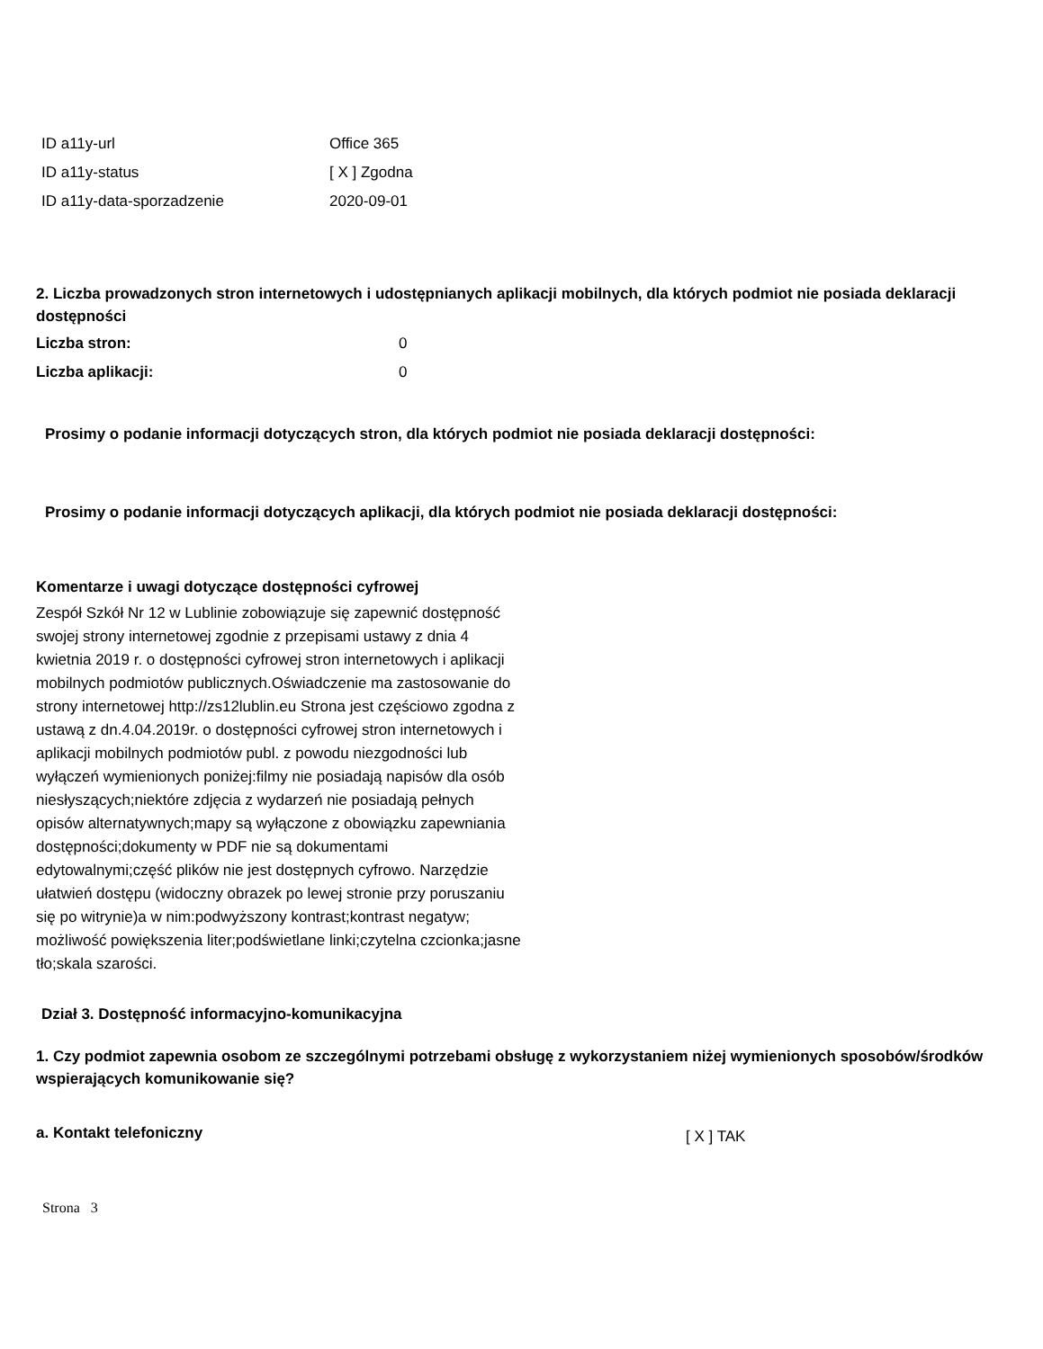| ID a11y-url | Office 365 |
| ID a11y-status | [ X ] Zgodna |
| ID a11y-data-sporzadzenie | 2020-09-01 |
2. Liczba prowadzonych stron internetowych i udostępnianych aplikacji mobilnych, dla których podmiot nie posiada deklaracji dostępności
| Liczba stron: | 0 |
| Liczba aplikacji: | 0 |
Prosimy o podanie informacji dotyczących stron, dla których podmiot nie posiada deklaracji dostępności:
Prosimy o podanie informacji dotyczących aplikacji, dla których podmiot nie posiada deklaracji dostępności:
Komentarze i uwagi dotyczące dostępności cyfrowej
Zespół Szkół Nr 12 w Lublinie zobowiązuje się zapewnić dostępność swojej strony internetowej zgodnie z przepisami ustawy z dnia 4 kwietnia 2019 r. o dostępności cyfrowej stron internetowych i aplikacji mobilnych podmiotów publicznych.Oświadczenie ma zastosowanie do strony internetowej http://zs12lublin.eu Strona jest częściowo zgodna z ustawą z dn.4.04.2019r. o dostępności cyfrowej stron internetowych i aplikacji mobilnych podmiotów publ. z powodu niezgodności lub wyłączeń wymienionych poniżej:filmy nie posiadają napisów dla osób niesłyszących;niektóre zdjęcia z wydarzeń nie posiadają pełnych opisów alternatywnych;mapy są wyłączone z obowiązku zapewniania dostępności;dokumenty w PDF nie są dokumentami edytowalnymi;część plików nie jest dostępnych cyfrowo. Narzędzie ułatwień dostępu (widoczny obrazek po lewej stronie przy poruszaniu się po witrynie)a w nim:podwyższony kontrast;kontrast negatyw; możliwość powiększenia liter;podświetlane linki;czytelna czcionka;jasne tło;skala szarości.
Dział 3. Dostępność informacyjno-komunikacyjna
1. Czy podmiot zapewnia osobom ze szczególnymi potrzebami obsługę z wykorzystaniem niżej wymienionych sposobów/środków wspierających komunikowanie się?
| a. Kontakt telefoniczny | [ X ] TAK |
Strona 3